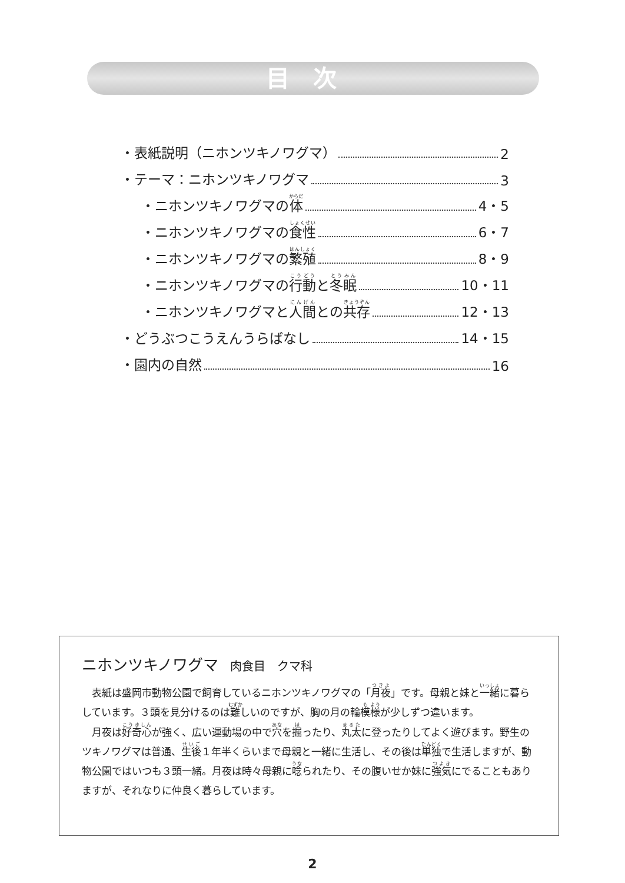目次
・表紙説明（ニホンツキノワグマ） 2
・テーマ：ニホンツキノワグマ 3
・ニホンツキノワグマの 体 4・5
・ニホンツキノワグマの 食性 6・7
・ニホンツキノワグマの 繁殖 8・9
・ニホンツキノワグマの 行動 と 冬眠 10・11
・ニホンツキノワグマと 人間 との 共存 12・13
・どうぶつこうえんうらばなし 14・15
・園内の自然 16
ニホンツキノワグマ 肉食目　クマ科
表紙は盛岡市動物公園で飼育しているニホンツキノワグマの「月夜」です。母親と妹と一緒に暮らしています。３頭を見分けるのは難しいのですが、胸の月の輪模様が少しずつ違います。
月夜は好奇心が強く、広い運動場の中で穴を掘ったり、丸太に登ったりしてよく遊びます。野生のツキノワグマは普通、生後１年半くらいまで母親と一緒に生活し、その後は単独で生活しますが、動物公園ではいつも３頭一緒。月夜は時々母親に唸られたり、その腹いせか妹に強気にでることもありますが、それなりに仲良く暮らしています。
2